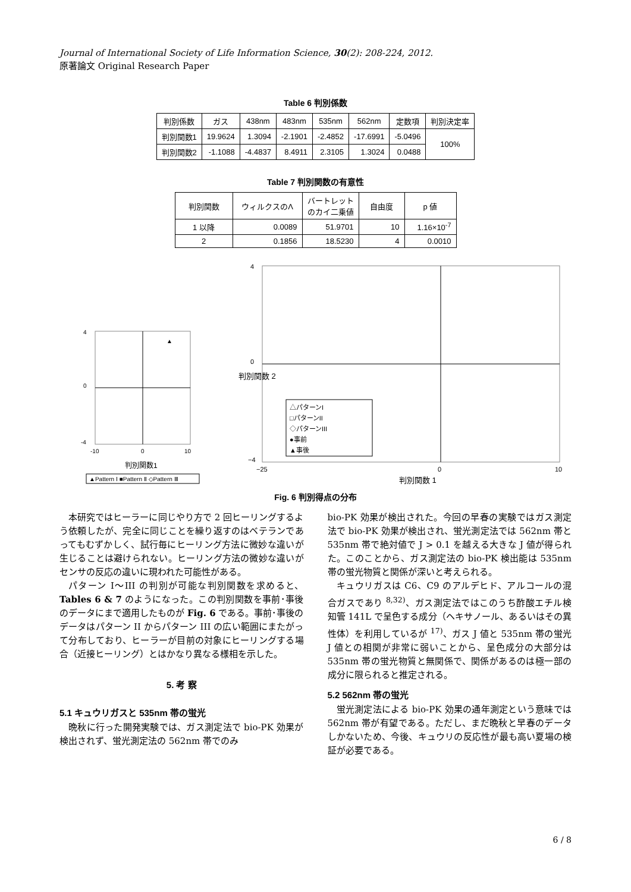Journal of International Society of Life Information Science, 30(2): 208-224, 2012.
原著論文 Original Research Paper
Table 6 判別係数
| 判別係数 | ガス | 438nm | 483nm | 535nm | 562nm | 定数項 | 判別決定率 |
| --- | --- | --- | --- | --- | --- | --- | --- |
| 判別関数1 | 19.9624 | 1.3094 | -2.1901 | -2.4852 | -17.6991 | -5.0496 | 100% |
| 判別関数2 | -1.1088 | -4.4837 | 8.4911 | 2.3105 | 1.3024 | 0.0488 | |
Table 7 判別関数の有意性
| 判別関数 | ウィルクスのΛ | バートレット のカイ二乗値 | 自由度 | p 値 |
| --- | --- | --- | --- | --- |
| 1 以降 | 0.0089 | 51.9701 | 10 | 1.16×10<sup>-7</sup> |
| 2 | 0.1856 | 18.5230 | 4 | 0.0010 |
4
0
-4
-10
0
10
判別関数1
▲
▲Pattern Ⅰ ■Pattern Ⅱ ◇Pattern Ⅲ
4
0
−4
−25
0
10
△パターンI
□パターンII
◇パターンIII
●事前
▲事後
判別関数 1
判別関数 2
Fig. 6 判別得点の分布
本研究ではヒーラーに同じやり方で 2 回ヒーリングするよう依頼したが、完全に同じことを繰り返すのはベテランであってもむずかしく、試行毎にヒーリング方法に微妙な違いが生じることは避けられない。ヒーリング方法の微妙な違いがセンサの反応の違いに現われた可能性がある。
パターン I〜III の判別が可能な判別関数を求めると、Tables 6 & 7 のようになった。この判別関数を事前･事後のデータにまで適用したものが Fig. 6 である。事前･事後のデータはパターン II からパターン III の広い範囲にまたがって分布しており、ヒーラーが目前の対象にヒーリングする場合（近接ヒーリング）とはかなり異なる様相を示した。
5. 考 察
5.1 キュウリガスと 535nm 帯の蛍光
晩秋に行った開発実験では、ガス測定法で bio-PK 効果が検出されず、蛍光測定法の 562nm 帯でのみ
bio-PK 効果が検出された。今回の早春の実験ではガス測定法で bio-PK 効果が検出され、蛍光測定法では 562nm 帯と 535nm 帯で絶対値で J > 0.1 を越える大きな J 値が得られた。このことから、ガス測定法の bio-PK 検出能は 535nm 帯の蛍光物質と関係が深いと考えられる。
キュウリガスは C6、C9 のアルデヒド、アルコールの混合ガスであり <sup>8,32)</sup>、ガス測定法ではこのうち酢酸エチル検知管 141L で呈色する成分（ヘキサノール、あるいはその異性体）を利用しているが <sup>17)</sup>、ガス J 値と 535nm 帯の蛍光 J 値との相関が非常に弱いことから、呈色成分の大部分は 535nm 帯の蛍光物質と無関係で、関係があるのは極一部の成分に限られると推定される。
5.2 562nm 帯の蛍光
蛍光測定法による bio-PK 効果の通年測定という意味では 562nm 帯が有望である。ただし、まだ晩秋と早春のデータしかないため、今後、キュウリの反応性が最も高い夏場の検証が必要である。
6 / 8